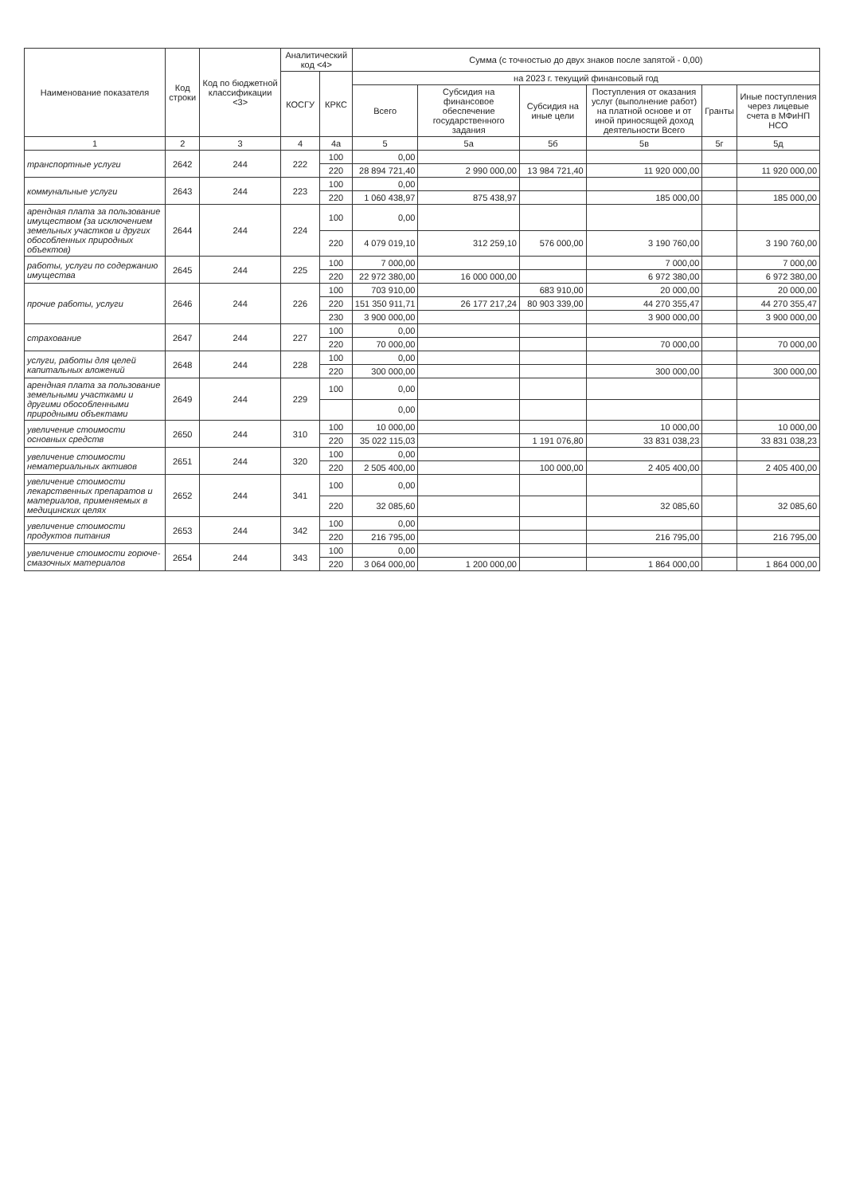| Наименование показателя | Код строки | Код по бюджетной классификации <3> | Аналитический код <4> | | Сумма (с точностью до двух знаков после запятой - 0,00) | | | | | |
| --- | --- | --- | --- | --- | --- | --- | --- | --- | --- | --- |
| | | | КОСГУ | КРКС | на 2023 г. текущий финансовый год | | | | | |
| | | | | | Всего | Субсидия на финансовое обеспечение государственного задания | Субсидия на иные цели | Поступления от оказания услуг (выполнение работ) на платной основе и от иной приносящей доход деятельности Всего | Гранты | Иные поступления через лицевые счета в МФиНП НСО |
| 1 | 2 | 3 | 4 | 4а | 5 | 5а | 5б | 5в | 5г | 5д |
| транспортные услуги | 2642 | 244 | 222 | 100 | 0,00 | | | | | |
| | | | | 220 | 28 894 721,40 | 2 990 000,00 | 13 984 721,40 | 11 920 000,00 | | 11 920 000,00 |
| коммунальные услуги | 2643 | 244 | 223 | 100 | 0,00 | | | | | |
| | | | | 220 | 1 060 438,97 | 875 438,97 | | 185 000,00 | | 185 000,00 |
| арендная плата за пользование имуществом (за исключением земельных участков и других обособленных природных объектов) | 2644 | 244 | 224 | 100 | 0,00 | | | | | |
| | | | | 220 | 4 079 019,10 | 312 259,10 | 576 000,00 | 3 190 760,00 | | 3 190 760,00 |
| работы, услуги по содержанию имущества | 2645 | 244 | 225 | 100 | 7 000,00 | | | 7 000,00 | | 7 000,00 |
| | | | | 220 | 22 972 380,00 | 16 000 000,00 | | 6 972 380,00 | | 6 972 380,00 |
| прочие работы, услуги | 2646 | 244 | 226 | 100 | 703 910,00 | | 683 910,00 | 20 000,00 | | 20 000,00 |
| | | | | 220 | 151 350 911,71 | 26 177 217,24 | 80 903 339,00 | 44 270 355,47 | | 44 270 355,47 |
| | | | | 230 | 3 900 000,00 | | | 3 900 000,00 | | 3 900 000,00 |
| страхование | 2647 | 244 | 227 | 100 | 0,00 | | | | | |
| | | | | 220 | 70 000,00 | | | 70 000,00 | | 70 000,00 |
| услуги, работы для целей капитальных вложений | 2648 | 244 | 228 | 100 | 0,00 | | | | | |
| | | | | 220 | 300 000,00 | | | 300 000,00 | | 300 000,00 |
| арендная плата за пользование земельными участками и другими обособленными природными объектами | 2649 | 244 | 229 | 100 | 0,00 | | | | | |
| | | | | | 0,00 | | | | | |
| увеличение стоимости основных средств | 2650 | 244 | 310 | 100 | 10 000,00 | | | 10 000,00 | | 10 000,00 |
| | | | | 220 | 35 022 115,03 | | 1 191 076,80 | 33 831 038,23 | | 33 831 038,23 |
| увеличение стоимости нематериальных активов | 2651 | 244 | 320 | 100 | 0,00 | | | | | |
| | | | | 220 | 2 505 400,00 | | 100 000,00 | 2 405 400,00 | | 2 405 400,00 |
| увеличение стоимости лекарственных препаратов и материалов, применяемых в медицинских целях | 2652 | 244 | 341 | 100 | 0,00 | | | | | |
| | | | | 220 | 32 085,60 | | | 32 085,60 | | 32 085,60 |
| увеличение стоимости продуктов питания | 2653 | 244 | 342 | 100 | 0,00 | | | | | |
| | | | | 220 | 216 795,00 | | | 216 795,00 | | 216 795,00 |
| увеличение стоимости горюче-смазочных материалов | 2654 | 244 | 343 | 100 | 0,00 | | | | | |
| | | | | 220 | 3 064 000,00 | 1 200 000,00 | | 1 864 000,00 | | 1 864 000,00 |